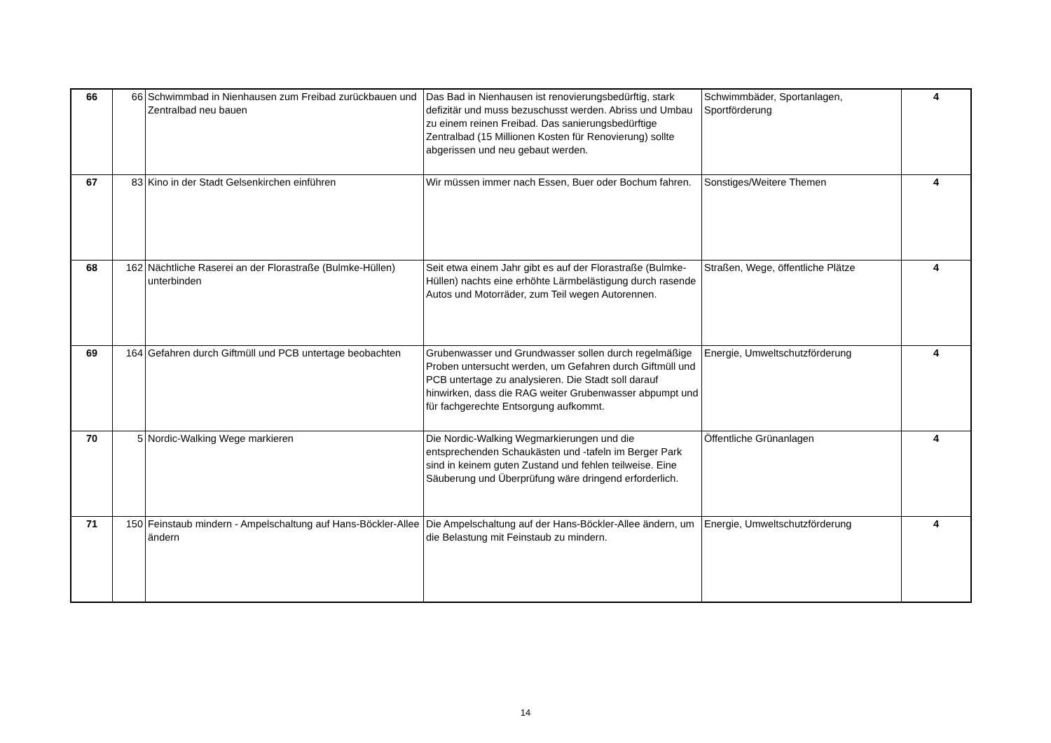| 66 | 66 | Schwimmbad in Nienhausen zum Freibad zurückbauen und Zentralbad neu bauen | Das Bad in Nienhausen ist renovierungsbedürftig, stark defizitär und muss bezuschusst werden. Abriss und Umbau zu einem reinen Freibad. Das sanierungsbedürftige Zentralbad (15 Millionen Kosten für Renovierung) sollte abgerissen und neu gebaut werden. | Schwimmbäder, Sportanlagen, Sportförderung | 4 |
| 67 | 83 | Kino in der Stadt Gelsenkirchen einführen | Wir müssen immer nach Essen, Buer oder Bochum fahren. | Sonstiges/Weitere Themen | 4 |
| 68 | 162 | Nächtliche Raserei an der Florastraße (Bulmke-Hüllen) unterbinden | Seit etwa einem Jahr gibt es auf der Florastraße (Bulmke-Hüllen) nachts eine erhöhte Lärmbelästigung durch rasende Autos und Motorräder, zum Teil wegen Autorennen. | Straßen, Wege, öffentliche Plätze | 4 |
| 69 | 164 | Gefahren durch Giftmüll und PCB untertage beobachten | Grubenwasser und Grundwasser sollen durch regelmäßige Proben untersucht werden, um Gefahren durch Giftmüll und PCB untertage zu analysieren. Die Stadt soll darauf hinwirken, dass die RAG weiter Grubenwasser abpumpt und für fachgerechte Entsorgung aufkommt. | Energie, Umweltschutzförderung | 4 |
| 70 | 5 | Nordic-Walking Wege markieren | Die Nordic-Walking Wegmarkierungen und die entsprechenden Schaukästen und -tafeln im Berger Park sind in keinem guten Zustand und fehlen teilweise. Eine Säuberung und Überprüfung wäre dringend erforderlich. | Öffentliche Grünanlagen | 4 |
| 71 | 150 | Feinstaub mindern - Ampelschaltung auf Hans-Böckler-Allee ändern | Die Ampelschaltung auf der Hans-Böckler-Allee ändern, um die Belastung mit Feinstaub zu mindern. | Energie, Umweltschutzförderung | 4 |
14